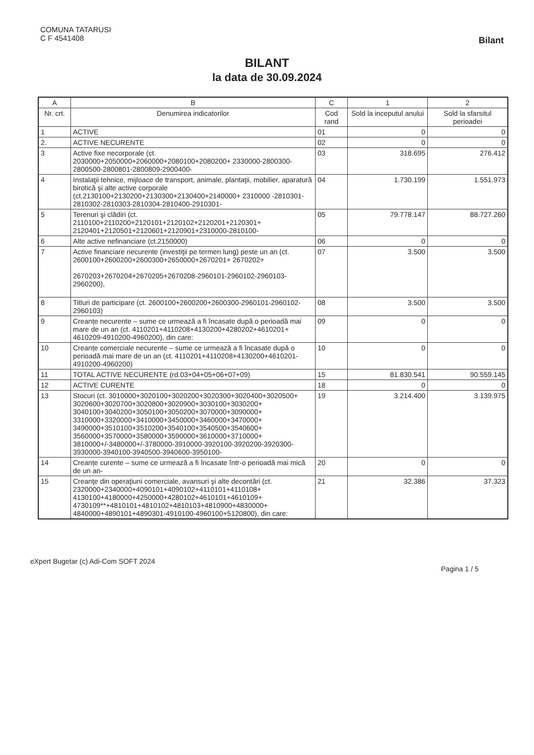COMUNA TATARUSI
C F 4541408
Bilant
BILANT
la data de 30.09.2024
| A | B | C | 1 | 2 |
| --- | --- | --- | --- | --- |
| Nr. crt. | Denumirea indicatorilor | Cod rand | Sold la inceputul anului | Sold la sfarsitul perioadei |
| 1 | ACTIVE | 01 | 0 | 0 |
| 2. | ACTIVE NECURENTE | 02 | 0 | 0 |
| 3 | Active fixe necorporale (ct. 2030000+2050000+2060000+2080100+2080200+ 2330000-2800300-2800500-2800801-2800809-2900400- | 03 | 318.695 | 276.412 |
| 4 | Instalaţii tehnice, mijloace de transport, animale, plantaţii, mobilier, aparatură birotică şi alte active corporale (ct.2130100+2130200+2130300+2130400+2140000+ 2310000 -2810301-2810302-2810303-2810304-2810400-2910301- | 04 | 1.730.199 | 1.551.973 |
| 5 | Terenuri şi clădiri (ct. 2110100+2110200+2120101+2120102+2120201+2120301+ 2120401+2120501+2120601+2120901+2310000-2810100- | 05 | 79.778.147 | 88.727.260 |
| 6 | Alte active nefinanciare (ct.2150000) | 06 | 0 | 0 |
| 7 | Active financiare necurente (investiţii pe termen lung) peste un an (ct. 2600100+2600200+2600300+2650000+2670201+ 2670202+ 2670203+2670204+2670205+2670208-2960101-2960102-2960103-2960200), | 07 | 3.500 | 3.500 |
| 8 | Titluri de participare (ct. 2600100+2600200+2600300-2960101-2960102-2960103) | 08 | 3.500 | 3.500 |
| 9 | Creanțe necurente – sume ce urmează a fi încasate după o perioadă mai mare de un an (ct. 4110201+4110208+4130200+4280202+4610201+ 4610209-4910200-4960200), din care: | 09 | 0 | 0 |
| 10 | Creanțe comerciale necurente – sume ce urmează a fi încasate după o perioadă mai mare de un an (ct. 4110201+4110208+4130200+4610201-4910200-4960200) | 10 | 0 | 0 |
| 11 | TOTAL ACTIVE NECURENTE (rd.03+04+05+06+07+09) | 15 | 81.830.541 | 90.559.145 |
| 12 | ACTIVE CURENTE | 18 | 0 | 0 |
| 13 | Stocuri (ct. 3010000+3020100+3020200+3020300+3020400+3020500+ 3020600+3020700+3020800+3020900+3030100+3030200+ 3040100+3040200+3050100+3050200+3070000+3090000+ 3310000+3320000+3410000+3450000+3460000+3470000+ 3490000+3510100+3510200+3540100+3540500+3540600+ 3560000+3570000+3580000+3590000+3610000+3710000+ 3810000+/-3480000+/-3780000-3910000-3920100-3920200-3920300-3930000-3940100-3940500-3940600-3950100- | 19 | 3.214.400 | 3.139.975 |
| 14 | Creanțe curente – sume ce urmează a fi încasate într-o perioadă mai mică de un an- | 20 | 0 | 0 |
| 15 | Creanţe din operaţiuni comerciale, avansuri şi alte decontări (ct. 2320000+2340000+4090101+4090102+4110101+4110108+ 4130100+4180000+4250000+4280102+4610101+4610109+ 4730109**+4810101+4810102+4810103+4810900+4830000+ 4840000+4890101+4890301-4910100-4960100+5120800), din care: | 21 | 32.386 | 37.323 |
eXpert Bugetar (c) Adi-Com SOFT 2024
Pagina 1 / 5